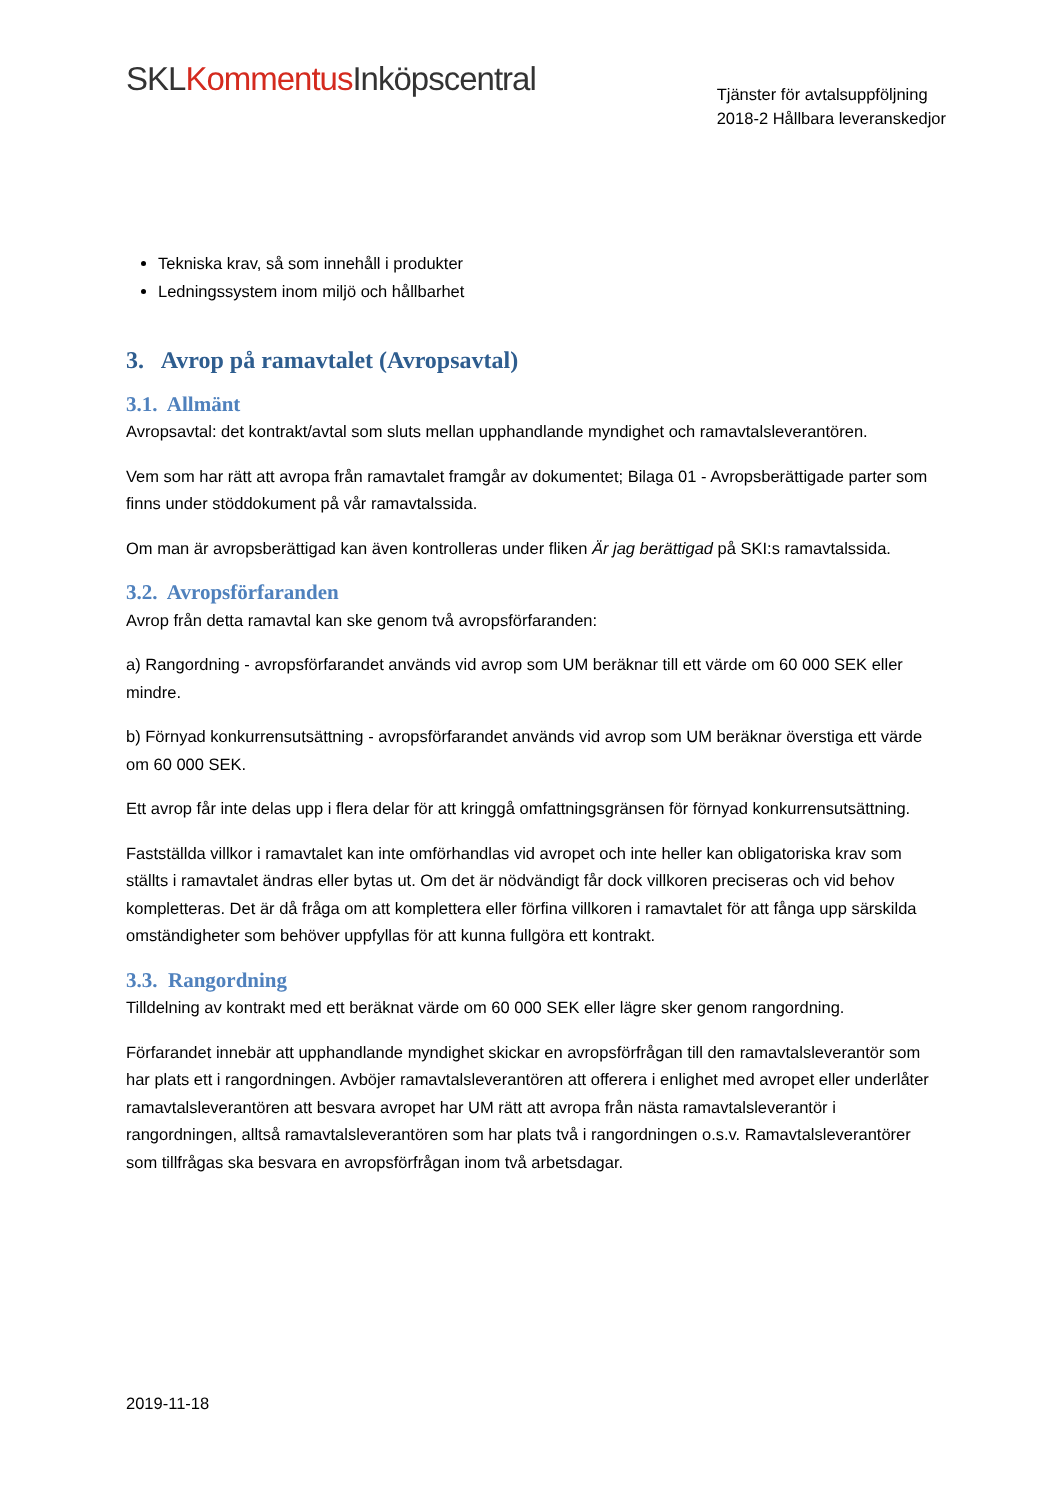SKL Kommentus Inköpscentral
Tjänster för avtalsuppföljning
2018-2 Hållbara leveranskedjor
Tekniska krav, så som innehåll i produkter
Ledningssystem inom miljö och hållbarhet
3. Avrop på ramavtalet (Avropsavtal)
3.1. Allmänt
Avropsavtal: det kontrakt/avtal som sluts mellan upphandlande myndighet och ramavtalsleverantören.
Vem som har rätt att avropa från ramavtalet framgår av dokumentet; Bilaga 01 - Avropsberättigade parter som finns under stöddokument på vår ramavtalssida.
Om man är avropsberättigad kan även kontrolleras under fliken Är jag berättigad på SKI:s ramavtalssida.
3.2. Avropsförfaranden
Avrop från detta ramavtal kan ske genom två avropsförfaranden:
a) Rangordning - avropsförfarandet används vid avrop som UM beräknar till ett värde om 60 000 SEK eller mindre.
b) Förnyad konkurrensutsättning - avropsförfarandet används vid avrop som UM beräknar överstiga ett värde om 60 000 SEK.
Ett avrop får inte delas upp i flera delar för att kringgå omfattningsgränsen för förnyad konkurrensutsättning.
Fastställda villkor i ramavtalet kan inte omförhandlas vid avropet och inte heller kan obligatoriska krav som ställts i ramavtalet ändras eller bytas ut. Om det är nödvändigt får dock villkoren preciseras och vid behov kompletteras. Det är då fråga om att komplettera eller förfina villkoren i ramavtalet för att fånga upp särskilda omständigheter som behöver uppfyllas för att kunna fullgöra ett kontrakt.
3.3. Rangordning
Tilldelning av kontrakt med ett beräknat värde om 60 000 SEK eller lägre sker genom rangordning.
Förfarandet innebär att upphandlande myndighet skickar en avropsförfrågan till den ramavtalsleverantör som har plats ett i rangordningen. Avböjer ramavtalsleverantören att offerera i enlighet med avropet eller underlåter ramavtalsleverantören att besvara avropet har UM rätt att avropa från nästa ramavtalsleverantör i rangordningen, alltså ramavtalsleverantören som har plats två i rangordningen o.s.v. Ramavtalsleverantörer som tillfrågas ska besvara en avropsförfrågan inom två arbetsdagar.
2019-11-18